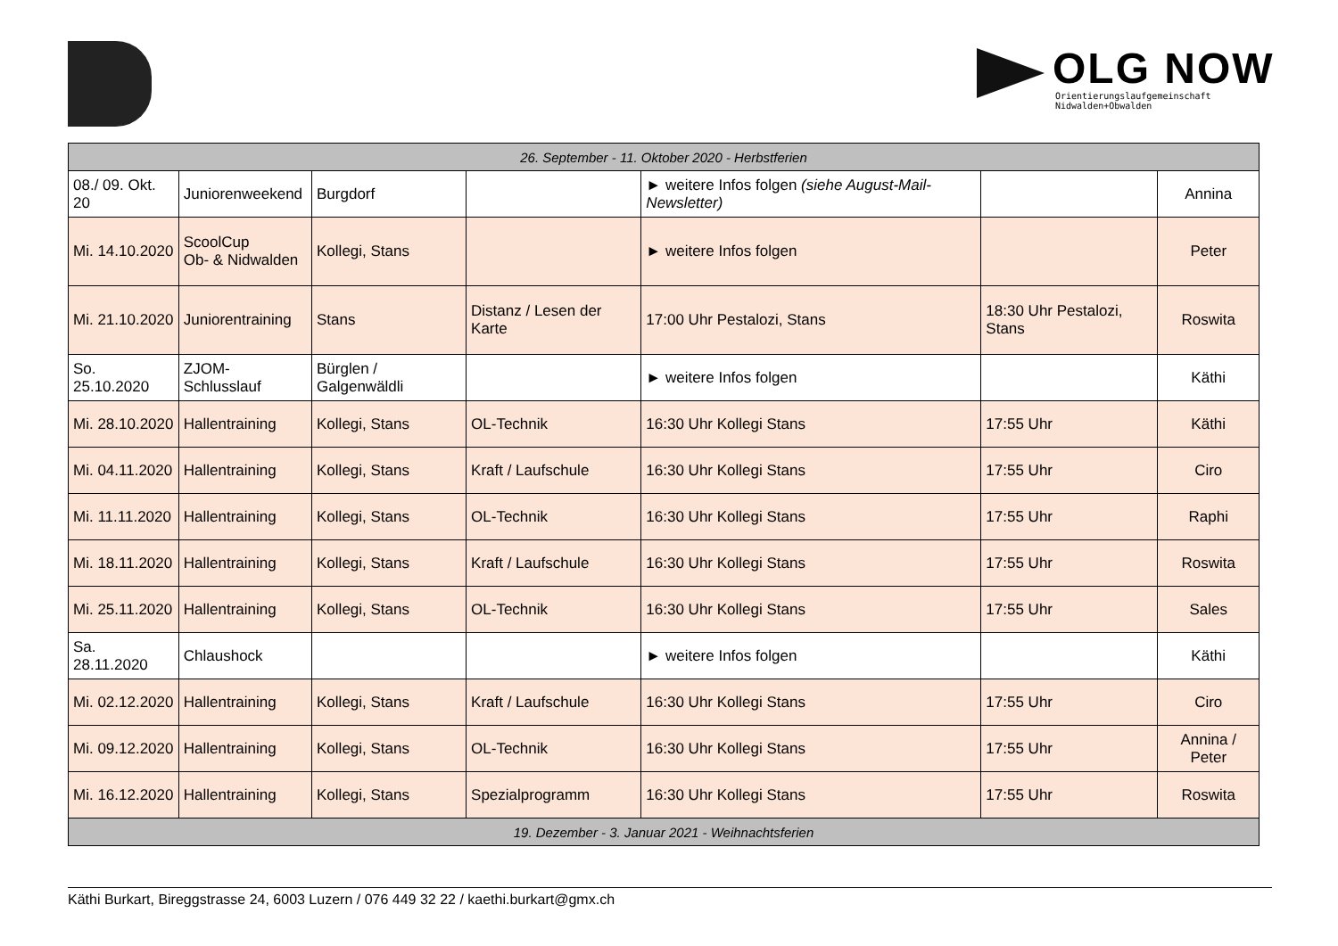OLG NOW
Orientierungslaufgemeinschaft
Nidwalden+Obwalden
| 26. September - 11. Oktober 2020 - Herbstferien | | | | | | |
| 08./ 09. Okt. 20 | Juniorenweekend | Burgdorf | | ► weitere Infos folgen (siehe August-Mail-Newsletter) | | Annina |
| Mi. 14.10.2020 | ScoolCup Ob- & Nidwalden | Kollegi, Stans | | ► weitere Infos folgen | | Peter |
| Mi. 21.10.2020 | Juniorentraining | Stans | Distanz / Lesen der Karte | 17:00 Uhr Pestalozi, Stans | 18:30 Uhr Pestalozi, Stans | Roswita |
| So. 25.10.2020 | ZJOM-Schlusslauf | Bürglen / Galgenwäldli | | ► weitere Infos folgen | | Käthi |
| Mi. 28.10.2020 | Hallentraining | Kollegi, Stans | OL-Technik | 16:30 Uhr Kollegi Stans | 17:55 Uhr | Käthi |
| Mi. 04.11.2020 | Hallentraining | Kollegi, Stans | Kraft / Laufschule | 16:30 Uhr Kollegi Stans | 17:55 Uhr | Ciro |
| Mi. 11.11.2020 | Hallentraining | Kollegi, Stans | OL-Technik | 16:30 Uhr Kollegi Stans | 17:55 Uhr | Raphi |
| Mi. 18.11.2020 | Hallentraining | Kollegi, Stans | Kraft / Laufschule | 16:30 Uhr Kollegi Stans | 17:55 Uhr | Roswita |
| Mi. 25.11.2020 | Hallentraining | Kollegi, Stans | OL-Technik | 16:30 Uhr Kollegi Stans | 17:55 Uhr | Sales |
| Sa. 28.11.2020 | Chlaushock | | | ► weitere Infos folgen | | Käthi |
| Mi. 02.12.2020 | Hallentraining | Kollegi, Stans | Kraft / Laufschule | 16:30 Uhr Kollegi Stans | 17:55 Uhr | Ciro |
| Mi. 09.12.2020 | Hallentraining | Kollegi, Stans | OL-Technik | 16:30 Uhr Kollegi Stans | 17:55 Uhr | Annina / Peter |
| Mi. 16.12.2020 | Hallentraining | Kollegi, Stans | Spezialprogramm | 16:30 Uhr Kollegi Stans | 17:55 Uhr | Roswita |
| 19. Dezember - 3. Januar 2021 - Weihnachtsferien | | | | | | |
Käthi Burkart, Bireggstrasse 24, 6003 Luzern / 076 449 32 22 / kaethi.burkart@gmx.ch